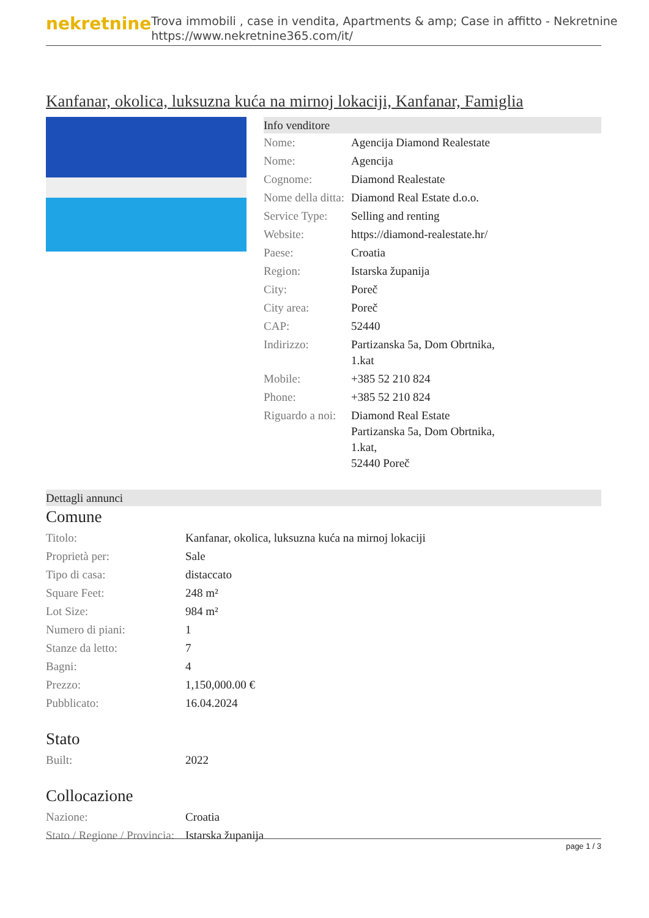nekretnine
Trova immobili , case in vendita, Apartments & amp; Case in affitto - Nekretnine
https://www.nekretnine365.com/it/
Kanfanar, okolica, luksuzna kuća na mirnoj lokaciji, Kanfanar, Famiglia
Info venditore
| Nome: | Agencija Diamond Realestate |
| Nome: | Agencija |
| Cognome: | Diamond Realestate |
| Nome della ditta: | Diamond Real Estate d.o.o. |
| Service Type: | Selling and renting |
| Website: | https://diamond-realestate.hr/ |
| Paese: | Croatia |
| Region: | Istarska županija |
| City: | Poreč |
| City area: | Poreč |
| CAP: | 52440 |
| Indirizzo: | Partizanska 5a, Dom Obrtnika, 1.kat |
| Mobile: | +385 52 210 824 |
| Phone: | +385 52 210 824 |
| Riguardo a noi: | Diamond Real Estate Partizanska 5a, Dom Obrtnika, 1.kat, 52440 Poreč |
Dettagli annunci
Comune
| Titolo: | Kanfanar, okolica, luksuzna kuća na mirnoj lokaciji |
| Proprietà per: | Sale |
| Tipo di casa: | distaccato |
| Square Feet: | 248 m² |
| Lot Size: | 984 m² |
| Numero di piani: | 1 |
| Stanze da letto: | 7 |
| Bagni: | 4 |
| Prezzo: | 1,150,000.00 € |
| Pubblicato: | 16.04.2024 |
Stato
| Built: | 2022 |
Collocazione
| Nazione: | Croatia |
| Stato / Regione / Provincia: | Istarska županija |
page 1 / 3